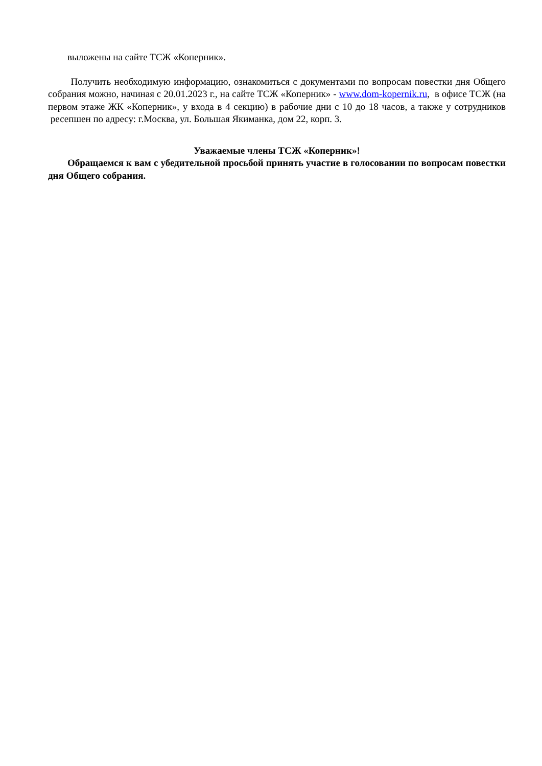выложены на сайте ТСЖ «Коперник».
Получить необходимую информацию, ознакомиться с документами по вопросам повестки дня Общего собрания можно, начиная с 20.01.2023 г., на сайте ТСЖ «Коперник» - www.dom-kopernik.ru, в офисе ТСЖ (на первом этаже ЖК «Коперник», у входа в 4 секцию) в рабочие дни с 10 до 18 часов, а также у сотрудников ресепшен по адресу: г.Москва, ул. Большая Якиманка, дом 22, корп. 3.
Уважаемые члены ТСЖ «Коперник»!
Обращаемся к вам с убедительной просьбой принять участие в голосовании по вопросам повестки дня Общего собрания.